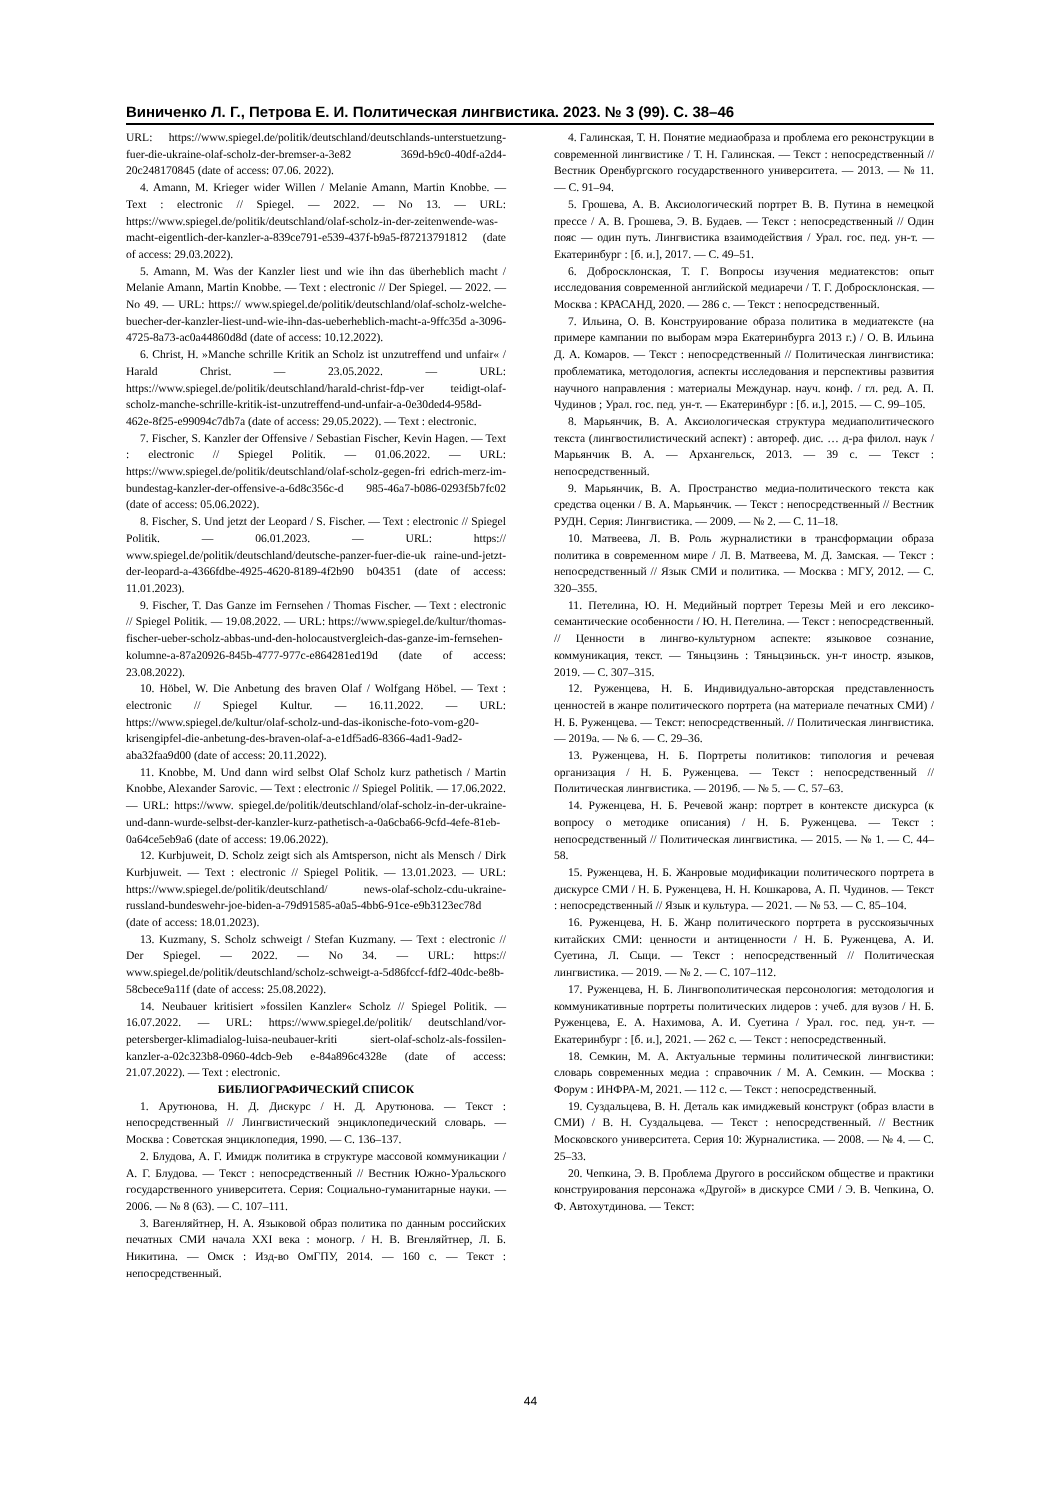Виниченко Л. Г., Петрова Е. И. Политическая лингвистика. 2023. № 3 (99). С. 38–46
URL: https://www.spiegel.de/politik/deutschland/deutschlands-unterstuetzung-fuer-die-ukraine-olaf-scholz-der-bremser-a-3e82 369d-b9c0-40df-a2d4-20c248170845 (date of access: 07.06. 2022).
4. Amann, M. Krieger wider Willen / Melanie Amann, Martin Knobbe. — Text : electronic // Spiegel. — 2022. — No 13. — URL: https://www.spiegel.de/politik/deutschland/olaf-scholz-in-der-zeitenwende-was-macht-eigentlich-der-kanzler-a-839ce791-e539-437f-b9a5-f87213791812 (date of access: 29.03.2022).
5. Amann, M. Was der Kanzler liest und wie ihn das überheblich macht / Melanie Amann, Martin Knobbe. — Text : electronic // Der Spiegel. — 2022. — No 49. — URL: https:// www.spiegel.de/politik/deutschland/olaf-scholz-welche-buecher-der-kanzler-liest-und-wie-ihn-das-ueberheblich-macht-a-9ffc35d a-3096-4725-8a73-ac0a44860d8d (date of access: 10.12.2022).
6. Christ, H. »Manche schrille Kritik an Scholz ist unzutreffend und unfair« / Harald Christ. — 23.05.2022. — URL: https://www.spiegel.de/politik/deutschland/harald-christ-fdp-ver teidigt-olaf-scholz-manche-schrille-kritik-ist-unzutreffend-und-unfair-a-0e30ded4-958d-462e-8f25-e99094c7db7a (date of access: 29.05.2022). — Text : electronic.
7. Fischer, S. Kanzler der Offensive / Sebastian Fischer, Kevin Hagen. — Text : electronic // Spiegel Politik. — 01.06.2022. — URL: https://www.spiegel.de/politik/deutschland/olaf-scholz-gegen-fri edrich-merz-im-bundestag-kanzler-der-offensive-a-6d8c356c-d 985-46a7-b086-0293f5b7fc02 (date of access: 05.06.2022).
8. Fischer, S. Und jetzt der Leopard / S. Fischer. — Text : electronic // Spiegel Politik. — 06.01.2023. — URL: https:// www.spiegel.de/politik/deutschland/deutsche-panzer-fuer-die-uk raine-und-jetzt-der-leopard-a-4366fdbe-4925-4620-8189-4f2b90 b04351 (date of access: 11.01.2023).
9. Fischer, T. Das Ganze im Fernsehen / Thomas Fischer. — Text : electronic // Spiegel Politik. — 19.08.2022. — URL: https://www.spiegel.de/kultur/thomas-fischer-ueber-scholz-abbas-und-den-holocaustvergleich-das-ganze-im-fernsehen-kolumne-a-87a20926-845b-4777-977c-e864281ed19d (date of access: 23.08.2022).
10. Höbel, W. Die Anbetung des braven Olaf / Wolfgang Höbel. — Text : electronic // Spiegel Kultur. — 16.11.2022. — URL: https://www.spiegel.de/kultur/olaf-scholz-und-das-ikonische-foto-vom-g20-krisengipfel-die-anbetung-des-braven-olaf-a-e1df5ad6-8366-4ad1-9ad2-aba32faa9d00 (date of access: 20.11.2022).
11. Knobbe, M. Und dann wird selbst Olaf Scholz kurz pathetisch / Martin Knobbe, Alexander Sarovic. — Text : electronic // Spiegel Politik. — 17.06.2022. — URL: https://www. spiegel.de/politik/deutschland/olaf-scholz-in-der-ukraine-und-dann-wurde-selbst-der-kanzler-kurz-pathetisch-a-0a6cba66-9cfd-4efe-81eb-0a64ce5eb9a6 (date of access: 19.06.2022).
12. Kurbjuweit, D. Scholz zeigt sich als Amtsperson, nicht als Mensch / Dirk Kurbjuweit. — Text : electronic // Spiegel Politik. — 13.01.2023. — URL: https://www.spiegel.de/politik/deutschland/ news-olaf-scholz-cdu-ukraine-russland-bundeswehr-joe-biden-a-79d91585-a0a5-4bb6-91ce-e9b3123ec78d (date of access: 18.01.2023).
13. Kuzmany, S. Scholz schweigt / Stefan Kuzmany. — Text : electronic // Der Spiegel. — 2022. — No 34. — URL: https:// www.spiegel.de/politik/deutschland/scholz-schweigt-a-5d86fccf-fdf2-40dc-be8b-58cbece9a11f (date of access: 25.08.2022).
14. Neubauer kritisiert »fossilen Kanzler« Scholz // Spiegel Politik. — 16.07.2022. — URL: https://www.spiegel.de/politik/ deutschland/vor-petersberger-klimadialog-luisa-neubauer-kriti siert-olaf-scholz-als-fossilen-kanzler-a-02c323b8-0960-4dcb-9eb e-84a896c4328e (date of access: 21.07.2022). — Text : electronic.
БИБЛИОГРАФИЧЕСКИЙ СПИСОК
1. Арутюнова, Н. Д. Дискурс / Н. Д. Арутюнова. — Текст : непосредственный // Лингвистический энциклопедический словарь. — Москва : Советская энциклопедия, 1990. — С. 136–137.
2. Блудова, А. Г. Имидж политика в структуре массовой коммуникации / А. Г. Блудова. — Текст : непосредственный // Вестник Южно-Уральского государственного университета. Серия: Социально-гуманитарные науки. — 2006. — № 8 (63). — С. 107–111.
3. Вагенляйтнер, Н. А. Языковой образ политика по данным российских печатных СМИ начала XXI века : моногр. / Н. В. Вгенляйтнер, Л. Б. Никитина. — Омск : Изд-во ОмГПУ, 2014. — 160 с. — Текст : непосредственный.
4. Галинская, Т. Н. Понятие медиаобраза и проблема его реконструкции в современной лингвистике / Т. Н. Галинская. — Текст : непосредственный // Вестник Оренбургского государственного университета. — 2013. — № 11. — С. 91–94.
5. Грошева, А. В. Аксиологический портрет В. В. Путина в немецкой прессе / А. В. Грошева, Э. В. Будаев. — Текст : непосредственный // Один пояс — один путь. Лингвистика взаимодействия / Урал. гос. пед. ун-т. — Екатеринбург : [б. и.], 2017. — С. 49–51.
6. Добросклонская, Т. Г. Вопросы изучения медиатекстов: опыт исследования современной английской медиаречи / Т. Г. Добросклонская. — Москва : КРАСАНД, 2020. — 286 с. — Текст : непосредственный.
7. Ильина, О. В. Конструирование образа политика в медиатексте (на примере кампании по выборам мэра Екатеринбурга 2013 г.) / О. В. Ильина Д. А. Комаров. — Текст : непосредственный // Политическая лингвистика: проблематика, методология, аспекты исследования и перспективы развития научного направления : материалы Междунар. науч. конф. / гл. ред. А. П. Чудинов ; Урал. гос. пед. ун-т. — Екатеринбург : [б. и.], 2015. — С. 99–105.
8. Марьянчик, В. А. Аксиологическая структура медиаполитического текста (лингвостилистический аспект) : автореф. дис. … д-ра филол. наук / Марьянчик В. А. — Архангельск, 2013. — 39 с. — Текст : непосредственный.
9. Марьянчик, В. А. Пространство медиа-политического текста как средства оценки / В. А. Марьянчик. — Текст : непосредственный // Вестник РУДН. Серия: Лингвистика. — 2009. — № 2. — С. 11–18.
10. Матвеева, Л. В. Роль журналистики в трансформации образа политика в современном мире / Л. В. Матвеева, М. Д. Замская. — Текст : непосредственный // Язык СМИ и политика. — Москва : МГУ, 2012. — С. 320–355.
11. Петелина, Ю. Н. Медийный портрет Терезы Мей и его лексико-семантические особенности / Ю. Н. Петелина. — Текст : непосредственный. // Ценности в лингво-культурном аспекте: языковое сознание, коммуникация, текст. — Тяньцзинь : Тяньцзиньск. ун-т иностр. языков, 2019. — С. 307–315.
12. Руженцева, Н. Б. Индивидуально-авторская представленность ценностей в жанре политического портрета (на материале печатных СМИ) / Н. Б. Руженцева. — Текст: непосредственный. // Политическая лингвистика. — 2019а. — № 6. — С. 29–36.
13. Руженцева, Н. Б. Портреты политиков: типология и речевая организация / Н. Б. Руженцева. — Текст : непосредственный // Политическая лингвистика. — 2019б. — № 5. — С. 57–63.
14. Руженцева, Н. Б. Речевой жанр: портрет в контексте дискурса (к вопросу о методике описания) / Н. Б. Руженцева. — Текст : непосредственный // Политическая лингвистика. — 2015. — № 1. — С. 44–58.
15. Руженцева, Н. Б. Жанровые модификации политического портрета в дискурсе СМИ / Н. Б. Руженцева, Н. Н. Кошкарова, А. П. Чудинов. — Текст : непосредственный // Язык и культура. — 2021. — № 53. — С. 85–104.
16. Руженцева, Н. Б. Жанр политического портрета в русскоязычных китайских СМИ: ценности и антиценности / Н. Б. Руженцева, А. И. Суетина, Л. Сыци. — Текст : непосредственный // Политическая лингвистика. — 2019. — № 2. — С. 107–112.
17. Руженцева, Н. Б. Лингвополитическая персонология: методология и коммуникативные портреты политических лидеров : учеб. для вузов / Н. Б. Руженцева, Е. А. Нахимова, А. И. Суетина / Урал. гос. пед. ун-т. — Екатеринбург : [б. и.], 2021. — 262 с. — Текст : непосредственный.
18. Семкин, М. А. Актуальные термины политической лингвистики: словарь современных медиа : справочник / М. А. Семкин. — Москва : Форум : ИНФРА-М, 2021. — 112 с. — Текст : непосредственный.
19. Суздальцева, В. Н. Деталь как имиджевый конструкт (образ власти в СМИ) / В. Н. Суздальцева. — Текст : непосредственный. // Вестник Московского университета. Серия 10: Журналистика. — 2008. — № 4. — С. 25–33.
20. Чепкина, Э. В. Проблема Другого в российском обществе и практики конструирования персонажа «Другой» в дискурсе СМИ / Э. В. Чепкина, О. Ф. Автохутдинова. — Текст:
44